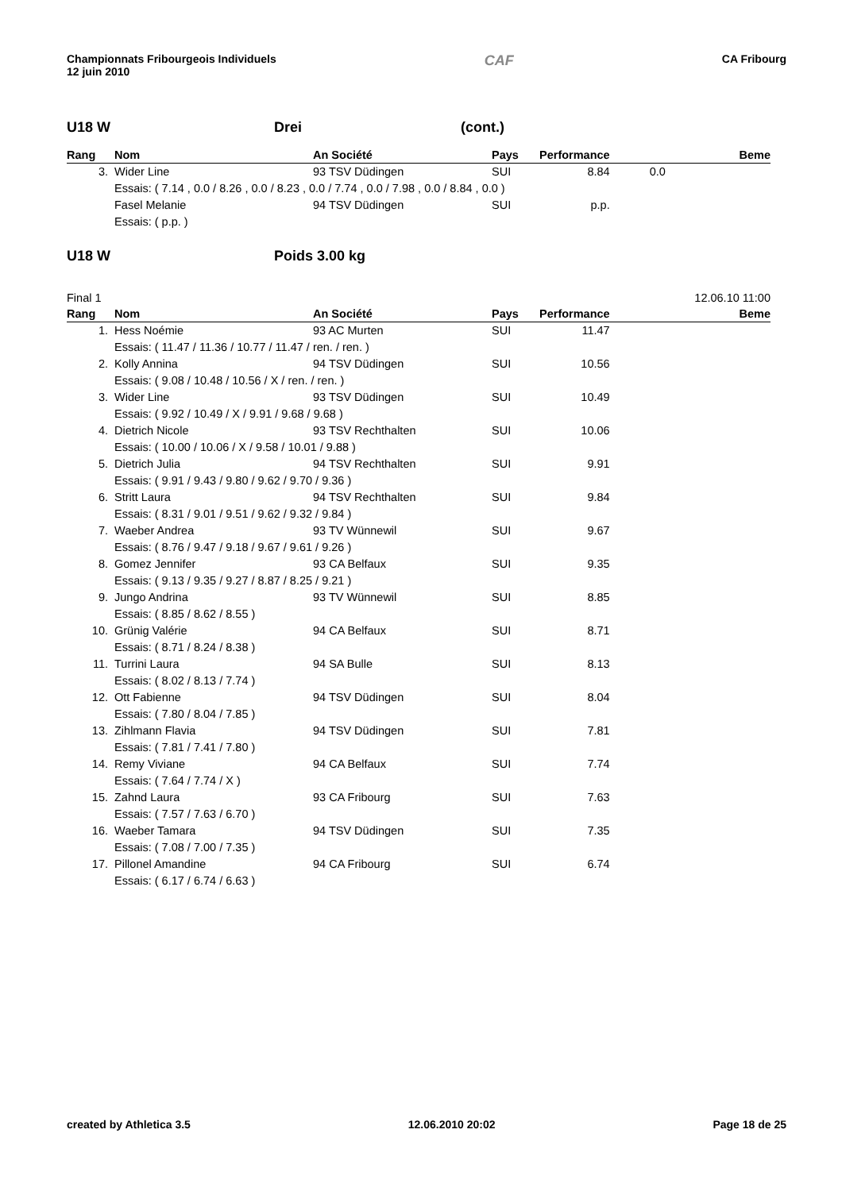Championnats Fribourgeois Individuels
12 juin 2010
CAF
CA Fribourg
U18 W Drei (cont.)
| Rang | Nom | An Société | Pays | Performance | | Beme |
| --- | --- | --- | --- | --- | --- | --- |
| 3. | Wider Line | 93 TSV Düdingen | SUI | 8.84 | 0.0 | |
| | Essais: ( 7.14 , 0.0 / 8.26 , 0.0 / 8.23 , 0.0 / 7.74 , 0.0 / 7.98 , 0.0 / 8.84 , 0.0 ) | | | | | |
| | Fasel Melanie | 94 TSV Düdingen | SUI | p.p. | | |
| | Essais: ( p.p. ) | | | | | |
U18 W Poids 3.00 kg
Final 1 12.06.10 11:00
| Rang | Nom | An Société | Pays | Performance | | Beme |
| --- | --- | --- | --- | --- | --- | --- |
| 1. | Hess Noémie | 93 AC Murten | SUI | 11.47 | | |
| | Essais: ( 11.47 / 11.36 / 10.77 / 11.47 / ren. / ren. ) | | | | | |
| 2. | Kolly Annina | 94 TSV Düdingen | SUI | 10.56 | | |
| | Essais: ( 9.08 / 10.48 / 10.56 / X / ren. / ren. ) | | | | | |
| 3. | Wider Line | 93 TSV Düdingen | SUI | 10.49 | | |
| | Essais: ( 9.92 / 10.49 / X / 9.91 / 9.68 / 9.68 ) | | | | | |
| 4. | Dietrich Nicole | 93 TSV Rechthalten | SUI | 10.06 | | |
| | Essais: ( 10.00 / 10.06 / X / 9.58 / 10.01 / 9.88 ) | | | | | |
| 5. | Dietrich Julia | 94 TSV Rechthalten | SUI | 9.91 | | |
| | Essais: ( 9.91 / 9.43 / 9.80 / 9.62 / 9.70 / 9.36 ) | | | | | |
| 6. | Stritt Laura | 94 TSV Rechthalten | SUI | 9.84 | | |
| | Essais: ( 8.31 / 9.01 / 9.51 / 9.62 / 9.32 / 9.84 ) | | | | | |
| 7. | Waeber Andrea | 93 TV Wünnewil | SUI | 9.67 | | |
| | Essais: ( 8.76 / 9.47 / 9.18 / 9.67 / 9.61 / 9.26 ) | | | | | |
| 8. | Gomez Jennifer | 93 CA Belfaux | SUI | 9.35 | | |
| | Essais: ( 9.13 / 9.35 / 9.27 / 8.87 / 8.25 / 9.21 ) | | | | | |
| 9. | Jungo Andrina | 93 TV Wünnewil | SUI | 8.85 | | |
| | Essais: ( 8.85 / 8.62 / 8.55 ) | | | | | |
| 10. | Grünig Valérie | 94 CA Belfaux | SUI | 8.71 | | |
| | Essais: ( 8.71 / 8.24 / 8.38 ) | | | | | |
| 11. | Turrini Laura | 94 SA Bulle | SUI | 8.13 | | |
| | Essais: ( 8.02 / 8.13 / 7.74 ) | | | | | |
| 12. | Ott Fabienne | 94 TSV Düdingen | SUI | 8.04 | | |
| | Essais: ( 7.80 / 8.04 / 7.85 ) | | | | | |
| 13. | Zihlmann Flavia | 94 TSV Düdingen | SUI | 7.81 | | |
| | Essais: ( 7.81 / 7.41 / 7.80 ) | | | | | |
| 14. | Remy Viviane | 94 CA Belfaux | SUI | 7.74 | | |
| | Essais: ( 7.64 / 7.74 / X ) | | | | | |
| 15. | Zahnd Laura | 93 CA Fribourg | SUI | 7.63 | | |
| | Essais: ( 7.57 / 7.63 / 6.70 ) | | | | | |
| 16. | Waeber Tamara | 94 TSV Düdingen | SUI | 7.35 | | |
| | Essais: ( 7.08 / 7.00 / 7.35 ) | | | | | |
| 17. | Pillonel Amandine | 94 CA Fribourg | SUI | 6.74 | | |
| | Essais: ( 6.17 / 6.74 / 6.63 ) | | | | | |
created by Athletica 3.5 12.06.2010 20:02 Page 18 de 25